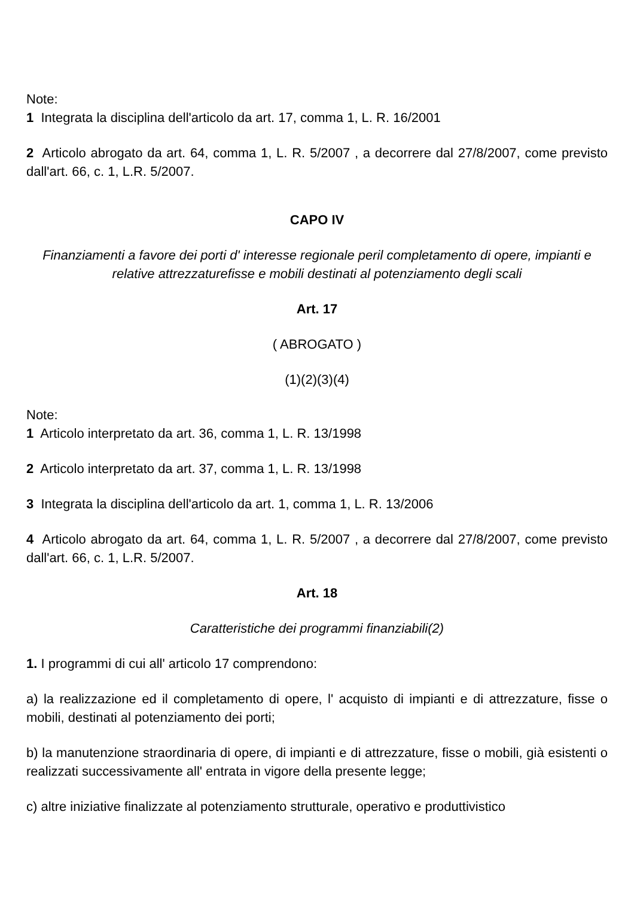Note:
1 Integrata la disciplina dell'articolo da art. 17, comma 1, L. R. 16/2001
2 Articolo abrogato da art. 64, comma 1, L. R. 5/2007 , a decorrere dal 27/8/2007, come previsto dall'art. 66, c. 1, L.R. 5/2007.
CAPO IV
Finanziamenti a favore dei porti d' interesse regionale peril completamento di opere, impianti e relative attrezzaturefisse e mobili destinati al potenziamento degli scali
Art. 17
( ABROGATO )
(1)(2)(3)(4)
Note:
1 Articolo interpretato da art. 36, comma 1, L. R. 13/1998
2 Articolo interpretato da art. 37, comma 1, L. R. 13/1998
3 Integrata la disciplina dell'articolo da art. 1, comma 1, L. R. 13/2006
4 Articolo abrogato da art. 64, comma 1, L. R. 5/2007 , a decorrere dal 27/8/2007, come previsto dall'art. 66, c. 1, L.R. 5/2007.
Art. 18
Caratteristiche dei programmi finanziabili(2)
1. I programmi di cui all' articolo 17 comprendono:
a) la realizzazione ed il completamento di opere, l' acquisto di impianti e di attrezzature, fisse o mobili, destinati al potenziamento dei porti;
b) la manutenzione straordinaria di opere, di impianti e di attrezzature, fisse o mobili, già esistenti o realizzati successivamente all' entrata in vigore della presente legge;
c) altre iniziative finalizzate al potenziamento strutturale, operativo e produttivistico